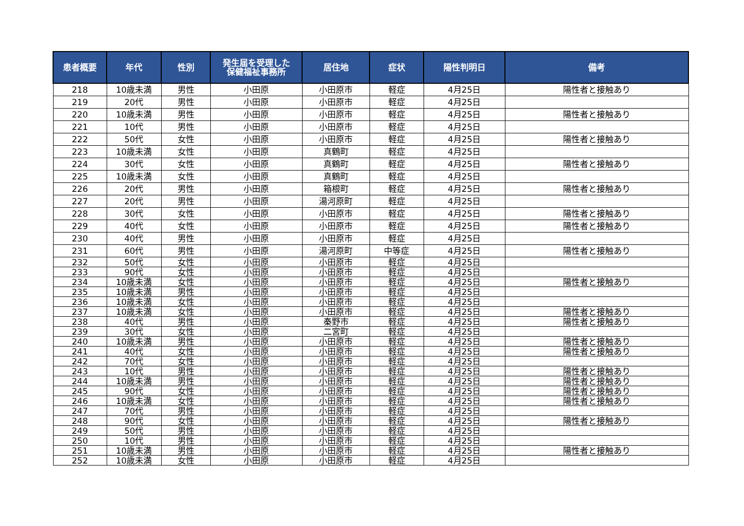| 患者概要 | 年代 | 性別 | 発生届を受理した 保健福祉事務所 | 居住地 | 症状 | 陽性判明日 | 備考 |
| --- | --- | --- | --- | --- | --- | --- | --- |
| 218 | 10歳未満 | 男性 | 小田原 | 小田原市 | 軽症 | 4月25日 | 陽性者と接触あり |
| 219 | 20代 | 男性 | 小田原 | 小田原市 | 軽症 | 4月25日 | |
| 220 | 10歳未満 | 男性 | 小田原 | 小田原市 | 軽症 | 4月25日 | 陽性者と接触あり |
| 221 | 10代 | 男性 | 小田原 | 小田原市 | 軽症 | 4月25日 | |
| 222 | 50代 | 女性 | 小田原 | 小田原市 | 軽症 | 4月25日 | 陽性者と接触あり |
| 223 | 10歳未満 | 女性 | 小田原 | 真鶴町 | 軽症 | 4月25日 | |
| 224 | 30代 | 女性 | 小田原 | 真鶴町 | 軽症 | 4月25日 | 陽性者と接触あり |
| 225 | 10歳未満 | 女性 | 小田原 | 真鶴町 | 軽症 | 4月25日 | |
| 226 | 20代 | 男性 | 小田原 | 箱根町 | 軽症 | 4月25日 | 陽性者と接触あり |
| 227 | 20代 | 男性 | 小田原 | 湯河原町 | 軽症 | 4月25日 | |
| 228 | 30代 | 女性 | 小田原 | 小田原市 | 軽症 | 4月25日 | 陽性者と接触あり |
| 229 | 40代 | 女性 | 小田原 | 小田原市 | 軽症 | 4月25日 | 陽性者と接触あり |
| 230 | 40代 | 男性 | 小田原 | 小田原市 | 軽症 | 4月25日 | |
| 231 | 60代 | 男性 | 小田原 | 湯河原町 | 中等症 | 4月25日 | 陽性者と接触あり |
| 232 | 50代 | 女性 | 小田原 | 小田原市 | 軽症 | 4月25日 | |
| 233 | 90代 | 女性 | 小田原 | 小田原市 | 軽症 | 4月25日 | |
| 234 | 10歳未満 | 女性 | 小田原 | 小田原市 | 軽症 | 4月25日 | 陽性者と接触あり |
| 235 | 10歳未満 | 男性 | 小田原 | 小田原市 | 軽症 | 4月25日 | |
| 236 | 10歳未満 | 女性 | 小田原 | 小田原市 | 軽症 | 4月25日 | |
| 237 | 10歳未満 | 女性 | 小田原 | 小田原市 | 軽症 | 4月25日 | 陽性者と接触あり |
| 238 | 40代 | 男性 | 小田原 | 秦野市 | 軽症 | 4月25日 | 陽性者と接触あり |
| 239 | 30代 | 女性 | 小田原 | 二宮町 | 軽症 | 4月25日 | |
| 240 | 10歳未満 | 男性 | 小田原 | 小田原市 | 軽症 | 4月25日 | 陽性者と接触あり |
| 241 | 40代 | 女性 | 小田原 | 小田原市 | 軽症 | 4月25日 | 陽性者と接触あり |
| 242 | 70代 | 女性 | 小田原 | 小田原市 | 軽症 | 4月25日 | |
| 243 | 10代 | 男性 | 小田原 | 小田原市 | 軽症 | 4月25日 | 陽性者と接触あり |
| 244 | 10歳未満 | 男性 | 小田原 | 小田原市 | 軽症 | 4月25日 | 陽性者と接触あり |
| 245 | 90代 | 女性 | 小田原 | 小田原市 | 軽症 | 4月25日 | 陽性者と接触あり |
| 246 | 10歳未満 | 女性 | 小田原 | 小田原市 | 軽症 | 4月25日 | 陽性者と接触あり |
| 247 | 70代 | 男性 | 小田原 | 小田原市 | 軽症 | 4月25日 | |
| 248 | 90代 | 女性 | 小田原 | 小田原市 | 軽症 | 4月25日 | 陽性者と接触あり |
| 249 | 50代 | 男性 | 小田原 | 小田原市 | 軽症 | 4月25日 | |
| 250 | 10代 | 男性 | 小田原 | 小田原市 | 軽症 | 4月25日 | |
| 251 | 10歳未満 | 男性 | 小田原 | 小田原市 | 軽症 | 4月25日 | 陽性者と接触あり |
| 252 | 10歳未満 | 女性 | 小田原 | 小田原市 | 軽症 | 4月25日 | |